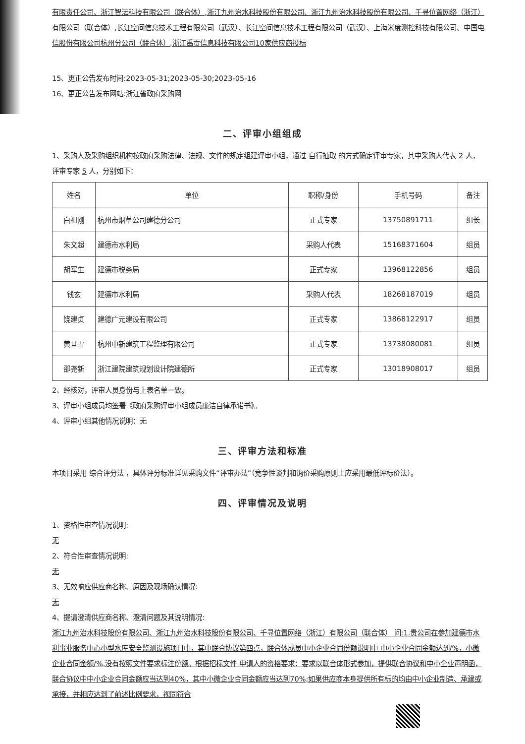有限责任公司、浙江智沄科技有限公司（联合体）,浙江九州治水科技股份有限公司、浙江九州治水科技股份有限公司、千寻位置网络（浙江）有限公司（联合体）,长江空间信息技术工程有限公司（武汉）、长江空间信息技术工程有限公司（武汉）、上海米度测控科技有限公司、中国电信股份有限公司杭州分公司（联合体）,浙江禹贡信息科技有限公司10家供应商投标
15、更正公告发布时间:2023-05-31;2023-05-30;2023-05-16
16、更正公告发布网站:浙江省政府采购网
二、评审小组组成
1、采购人及采购组织机构按政府采购法律、法规、文件的规定组建评审小组，通过 自行抽取 的方式确定评审专家，其中采购人代表 2 人，评审专家 5 人，分别如下：
| 姓名 | 单位 | 职称/身份 | 手机号码 | 备注 |
| --- | --- | --- | --- | --- |
| 白祖刚 | 杭州市烟草公司建德分公司 | 正式专家 | 13750891711 | 组长 |
| 朱文超 | 建德市水利局 | 采购人代表 | 15168371604 | 组员 |
| 胡军生 | 建德市税务局 | 正式专家 | 13968122856 | 组员 |
| 钱玄 | 建德市水利局 | 采购人代表 | 18268187019 | 组员 |
| 饶建贞 | 建德广元建设有限公司 | 正式专家 | 13868122917 | 组员 |
| 黄旦雪 | 杭州中新建筑工程监理有限公司 | 正式专家 | 13738080081 | 组员 |
| 邵尧新 | 浙江建院建筑规划设计院建德所 | 正式专家 | 13018908017 | 组员 |
2、经核对，评审人员身份与上表名单一致。
3、评审小组成员均签署《政府采购评审小组成员廉洁自律承诺书》。
4、评审小组其他情况说明：无
三、评审方法和标准
本项目采用 综合评分法 ，具体评分标准详见采购文件“评审办法”（竞争性谈判和询价采购原则上应采用最低评标价法）。
四、评审情况及说明
1、资格性审查情况说明:
无
2、符合性审查情况说明:
无
3、无效响应供应商名称、原因及现场确认情况:
无
4、提请澄清供应商名称、澄清问题及其说明情况:
浙江九州治水科技股份有限公司、浙江九州治水科技股份有限公司、千寻位置网络（浙江）有限公司（联合体） 问:1.贵公司在参加建德市水利事业服务中心小型水库安全监测设施项目中，其中联合协议第四点，联合体成员中小企业合同份额说明中 中小企业合同金额达到/%，小微企业合同金额/%.没有按照文件要求标注份额。根据招标文件 申请人的资格要求：要求以联合体形式参加，提供联合协议和中小企业声明函，联合协议中中小企业合同金额应当达到40%，其中小微企业合同金额应当达到70%;如果供应商本身提供所有标的均由中小企业制造、承建或承接，并相应达到了前述比例要求，视同符合